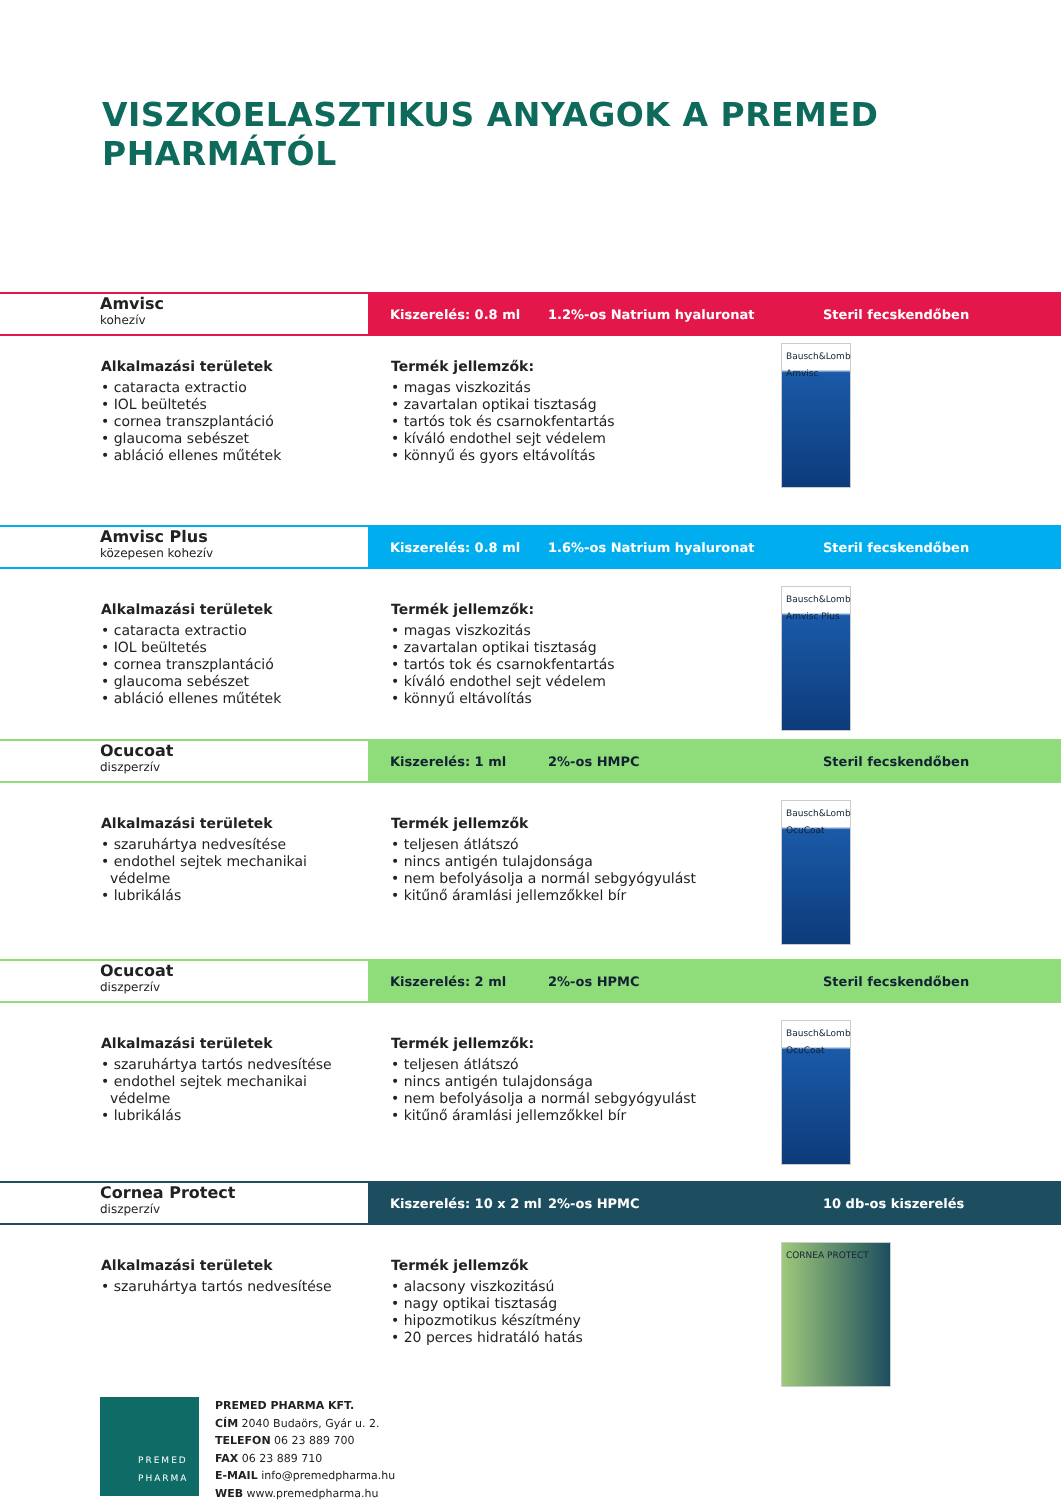VISZKOELASZTIKUS ANYAGOK A PREMED PHARMÁTÓL
Amvisc
kohezív
Kiszerelés: 0.8 ml 1.2%-os Natrium hyaluronat Steril fecskendőben
Alkalmazási területek
• cataracta extractio
• IOL beültetés
• cornea transzplantáció
• glaucoma sebészet
• abláció ellenes műtétek
Termék jellemzők:
• magas viszkozitás
• zavartalan optikai tisztaság
• tartós tok és csarnokfentartás
• kíváló endothel sejt védelem
• könnyű és gyors eltávolítás
Bausch&Lomb Amvisc
Amvisc Plus
közepesen kohezív
Kiszerelés: 0.8 ml 1.6%-os Natrium hyaluronat Steril fecskendőben
Alkalmazási területek
• cataracta extractio
• IOL beültetés
• cornea transzplantáció
• glaucoma sebészet
• abláció ellenes műtétek
Termék jellemzők:
• magas viszkozitás
• zavartalan optikai tisztaság
• tartós tok és csarnokfentartás
• kíváló endothel sejt védelem
• könnyű eltávolítás
Bausch&Lomb Amvisc Plus
Ocucoat
diszperzív
Kiszerelés: 1 ml 2%-os HMPC Steril fecskendőben
Alkalmazási területek
• szaruhártya nedvesítése
• endothel sejtek mechanikai
védelme
• lubrikálás
Termék jellemzők
• teljesen átlátszó
• nincs antigén tulajdonsága
• nem befolyásolja a normál sebgyógyulást
• kitűnő áramlási jellemzőkkel bír
Bausch&Lomb OcuCoat
Ocucoat
diszperzív
Kiszerelés: 2 ml 2%-os HPMC Steril fecskendőben
Alkalmazási területek
• szaruhártya tartós nedvesítése
• endothel sejtek mechanikai
védelme
• lubrikálás
Termék jellemzők:
• teljesen átlátszó
• nincs antigén tulajdonsága
• nem befolyásolja a normál sebgyógyulást
• kitűnő áramlási jellemzőkkel bír
Bausch&Lomb OcuCoat
Cornea Protect
diszperzív
Kiszerelés: 10 x 2 ml 2%-os HPMC 10 db-os kiszerelés
Alkalmazási területek
• szaruhártya tartós nedvesítése
Termék jellemzők
• alacsony viszkozitású
• nagy optikai tisztaság
• hipozmotikus készítmény
• 20 perces hidratáló hatás
CORNEA PROTECT
PREMED
PHARMA
PREMED PHARMA KFT.
CÍM 2040 Budaörs, Gyár u. 2.
TELEFON 06 23 889 700
FAX 06 23 889 710
E-MAIL info@premedpharma.hu
WEB www.premedpharma.hu